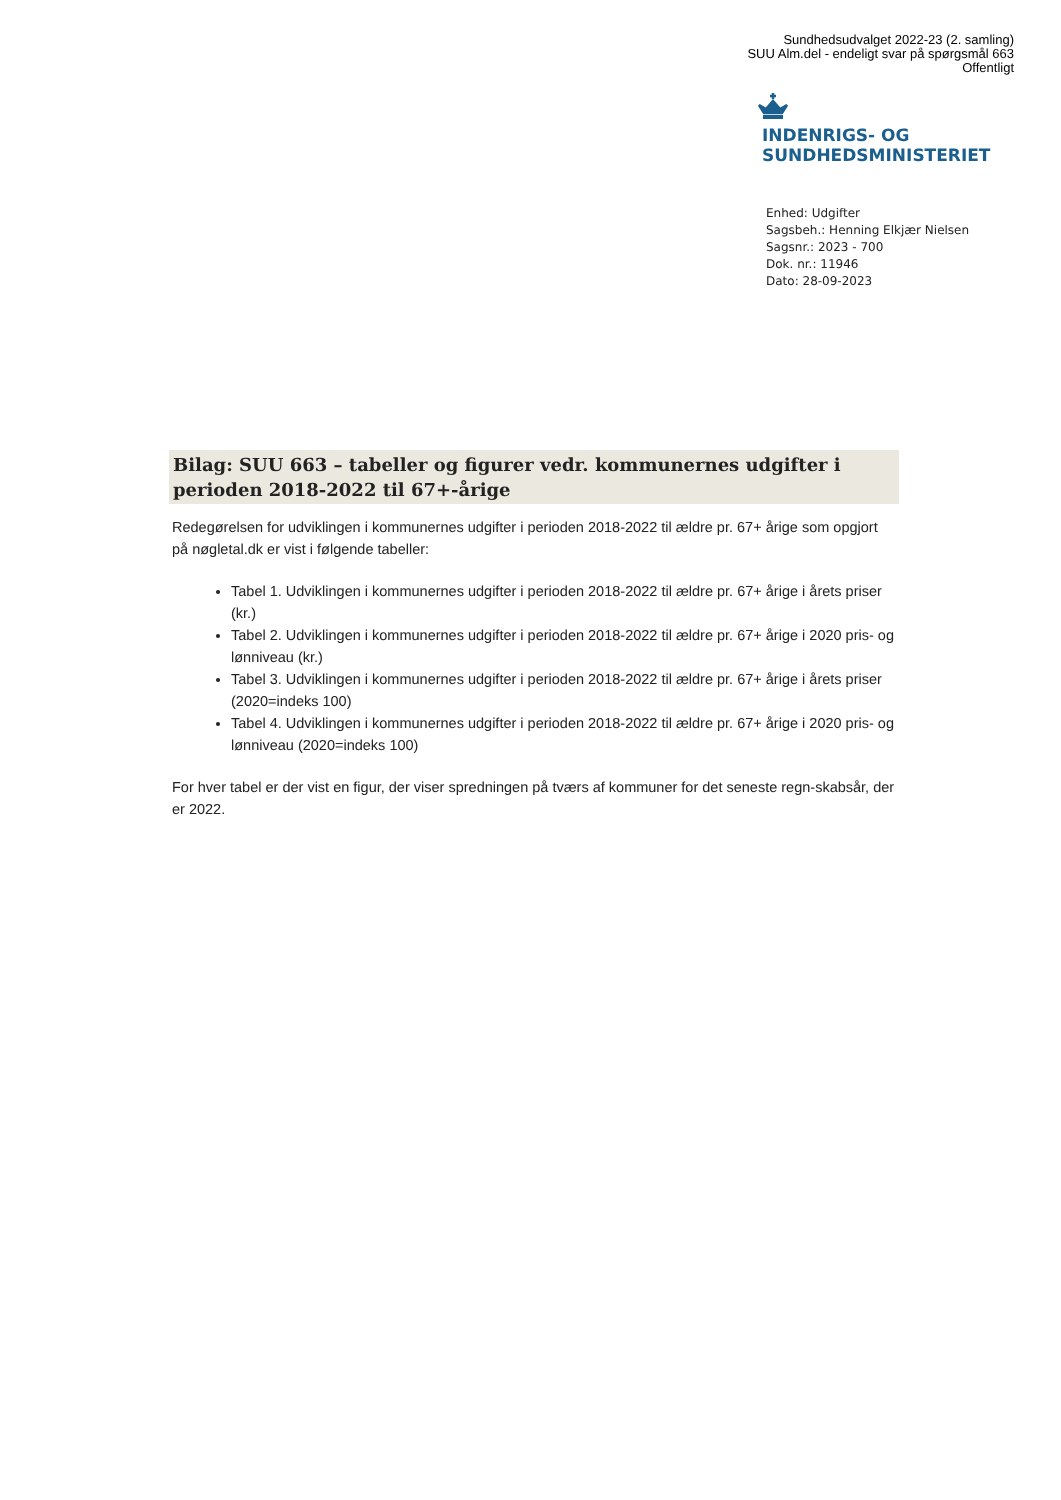Sundhedsudvalget 2022-23 (2. samling)
SUU Alm.del - endeligt svar på spørgsmål 663
Offentligt
INDENRIGS- OG
SUNDHEDSMINISTERIET
Enhed: Udgifter
Sagsbeh.: Henning Elkjær Nielsen
Sagsnr.: 2023 - 700
Dok. nr.: 11946
Dato: 28-09-2023
Bilag: SUU 663 – tabeller og figurer vedr. kommunernes udgifter i perioden 2018-2022 til 67+-årige
Redegørelsen for udviklingen i kommunernes udgifter i perioden 2018-2022 til ældre pr. 67+ årige som opgjort på nøgletal.dk er vist i følgende tabeller:
Tabel 1. Udviklingen i kommunernes udgifter i perioden 2018-2022 til ældre pr. 67+ årige i årets priser (kr.)
Tabel 2. Udviklingen i kommunernes udgifter i perioden 2018-2022 til ældre pr. 67+ årige i 2020 pris- og lønniveau (kr.)
Tabel 3. Udviklingen i kommunernes udgifter i perioden 2018-2022 til ældre pr. 67+ årige i årets priser (2020=indeks 100)
Tabel 4. Udviklingen i kommunernes udgifter i perioden 2018-2022 til ældre pr. 67+ årige i 2020 pris- og lønniveau (2020=indeks 100)
For hver tabel er der vist en figur, der viser spredningen på tværs af kommuner for det seneste regn-skabsår, der er 2022.